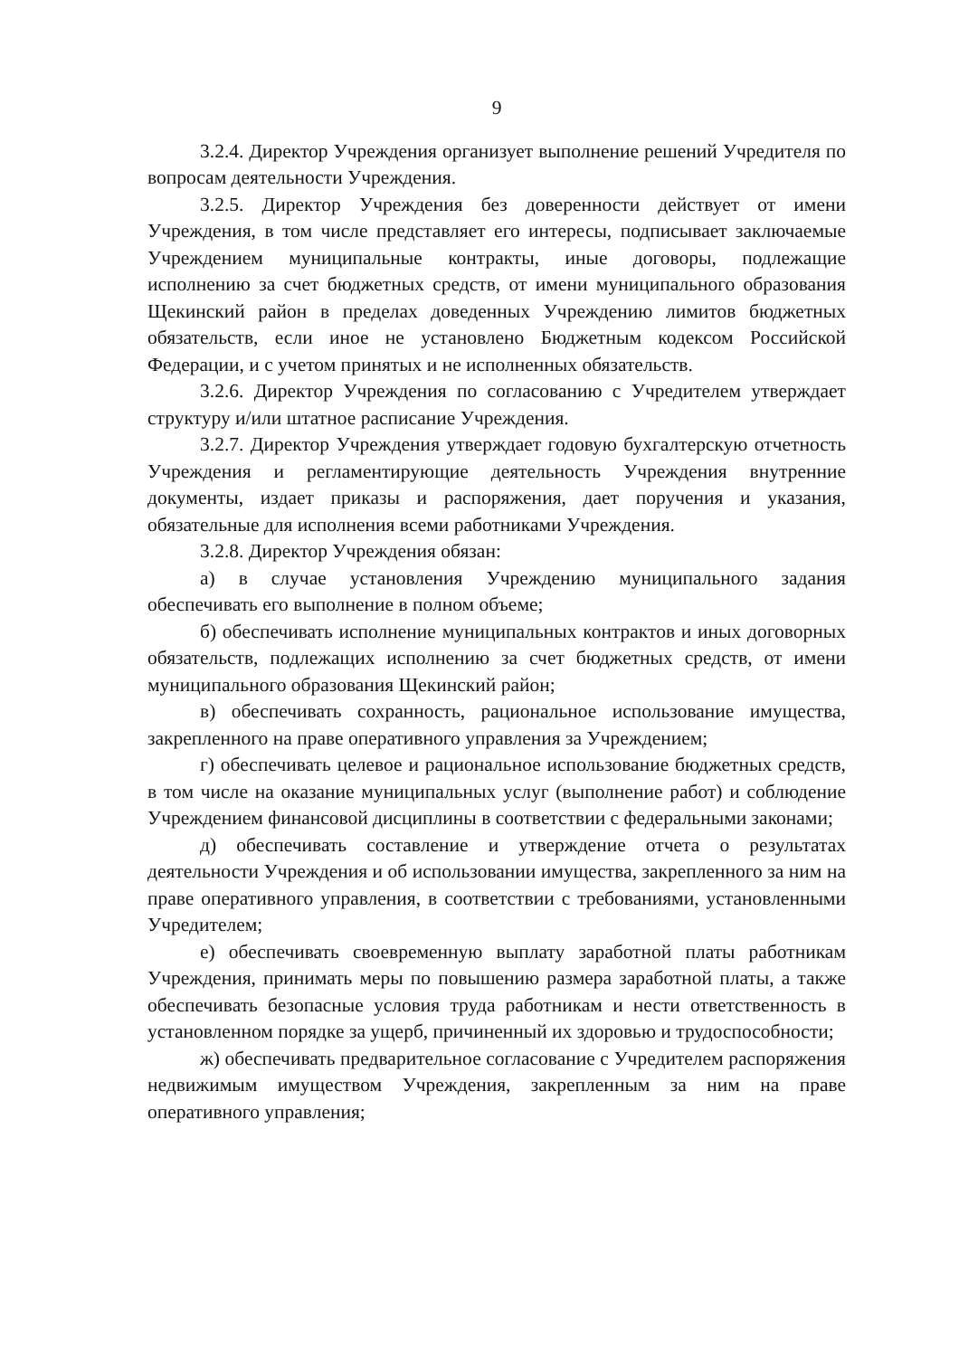9
3.2.4. Директор Учреждения организует выполнение решений Учредителя по вопросам деятельности Учреждения.
3.2.5. Директор Учреждения без доверенности действует от имени Учреждения, в том числе представляет его интересы, подписывает заключаемые Учреждением муниципальные контракты, иные договоры, подлежащие исполнению за счет бюджетных средств, от имени муниципального образования Щекинский район в пределах доведенных Учреждению лимитов бюджетных обязательств, если иное не установлено Бюджетным кодексом Российской Федерации, и с учетом принятых и не исполненных обязательств.
3.2.6. Директор Учреждения по согласованию с Учредителем утверждает структуру и/или штатное расписание Учреждения.
3.2.7. Директор Учреждения утверждает годовую бухгалтерскую отчетность Учреждения и регламентирующие деятельность Учреждения внутренние документы, издает приказы и распоряжения, дает поручения и указания, обязательные для исполнения всеми работниками Учреждения.
3.2.8. Директор Учреждения обязан:
а) в случае установления Учреждению муниципального задания обеспечивать его выполнение в полном объеме;
б) обеспечивать исполнение муниципальных контрактов и иных договорных обязательств, подлежащих исполнению за счет бюджетных средств, от имени муниципального образования Щекинский район;
в) обеспечивать сохранность, рациональное использование имущества, закрепленного на праве оперативного управления за Учреждением;
г) обеспечивать целевое и рациональное использование бюджетных средств, в том числе на оказание муниципальных услуг (выполнение работ) и соблюдение Учреждением финансовой дисциплины в соответствии с федеральными законами;
д) обеспечивать составление и утверждение отчета о результатах деятельности Учреждения и об использовании имущества, закрепленного за ним на праве оперативного управления, в соответствии с требованиями, установленными Учредителем;
е) обеспечивать своевременную выплату заработной платы работникам Учреждения, принимать меры по повышению размера заработной платы, а также обеспечивать безопасные условия труда работникам и нести ответственность в установленном порядке за ущерб, причиненный их здоровью и трудоспособности;
ж) обеспечивать предварительное согласование с Учредителем распоряжения недвижимым имуществом Учреждения, закрепленным за ним на праве оперативного управления;